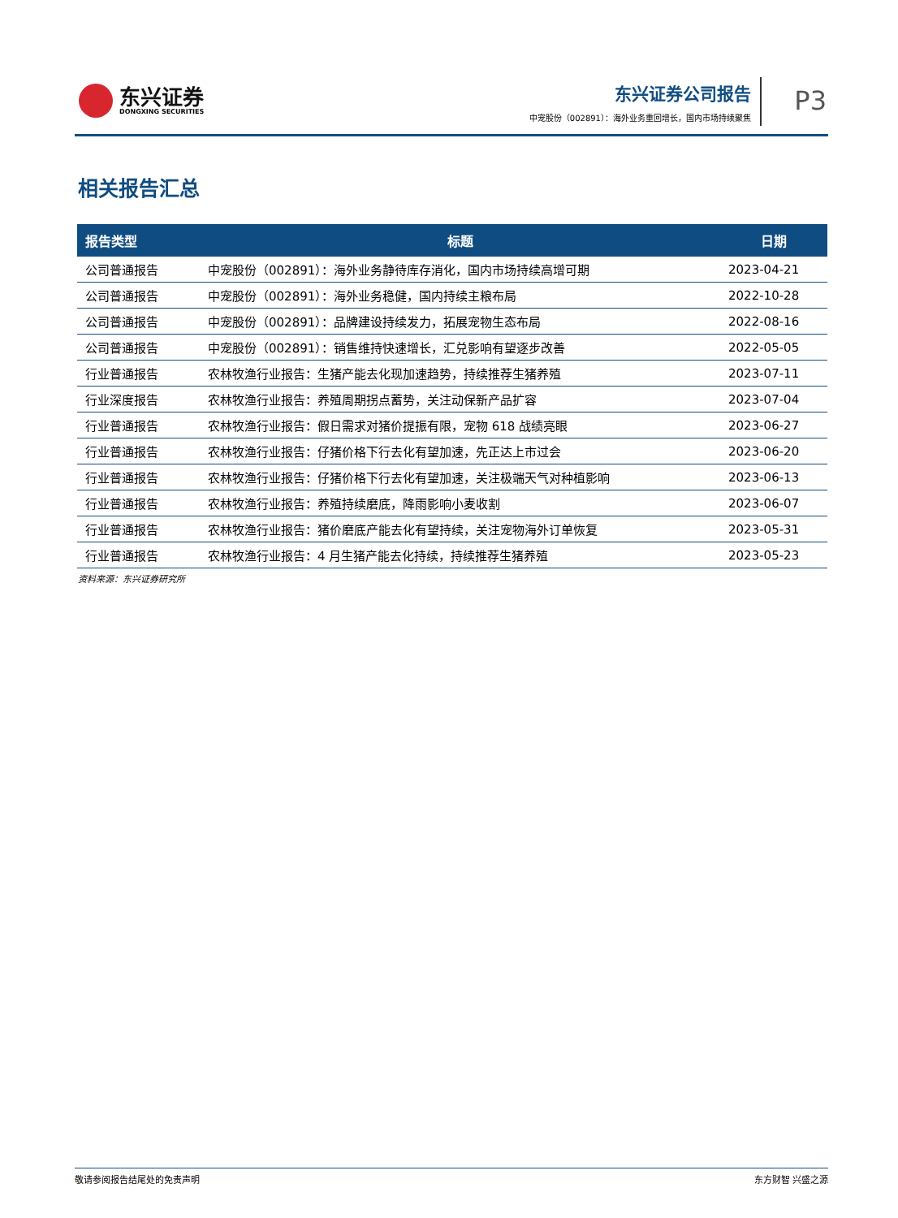东兴证券
DONGXING SECURITIES
东兴证券公司报告
中宠股份（002891）：海外业务重回增长，国内市场持续聚焦
P3
相关报告汇总
| 报告类型 | 标题 | 日期 |
| --- | --- | --- |
| 公司普通报告 | 中宠股份（002891）：海外业务静待库存消化，国内市场持续高增可期 | 2023-04-21 |
| 公司普通报告 | 中宠股份（002891）：海外业务稳健，国内持续主粮布局 | 2022-10-28 |
| 公司普通报告 | 中宠股份（002891）：品牌建设持续发力，拓展宠物生态布局 | 2022-08-16 |
| 公司普通报告 | 中宠股份（002891）：销售维持快速增长，汇兑影响有望逐步改善 | 2022-05-05 |
| 行业普通报告 | 农林牧渔行业报告：生猪产能去化现加速趋势，持续推荐生猪养殖 | 2023-07-11 |
| 行业深度报告 | 农林牧渔行业报告：养殖周期拐点蓄势，关注动保新产品扩容 | 2023-07-04 |
| 行业普通报告 | 农林牧渔行业报告：假日需求对猪价提振有限，宠物 618 战绩亮眼 | 2023-06-27 |
| 行业普通报告 | 农林牧渔行业报告：仔猪价格下行去化有望加速，先正达上市过会 | 2023-06-20 |
| 行业普通报告 | 农林牧渔行业报告：仔猪价格下行去化有望加速，关注极端天气对种植影响 | 2023-06-13 |
| 行业普通报告 | 农林牧渔行业报告：养殖持续磨底，降雨影响小麦收割 | 2023-06-07 |
| 行业普通报告 | 农林牧渔行业报告：猪价磨底产能去化有望持续，关注宠物海外订单恢复 | 2023-05-31 |
| 行业普通报告 | 农林牧渔行业报告：4 月生猪产能去化持续，持续推荐生猪养殖 | 2023-05-23 |
资料来源：东兴证券研究所
敬请参阅报告结尾处的免责声明 东方财智 兴盛之源